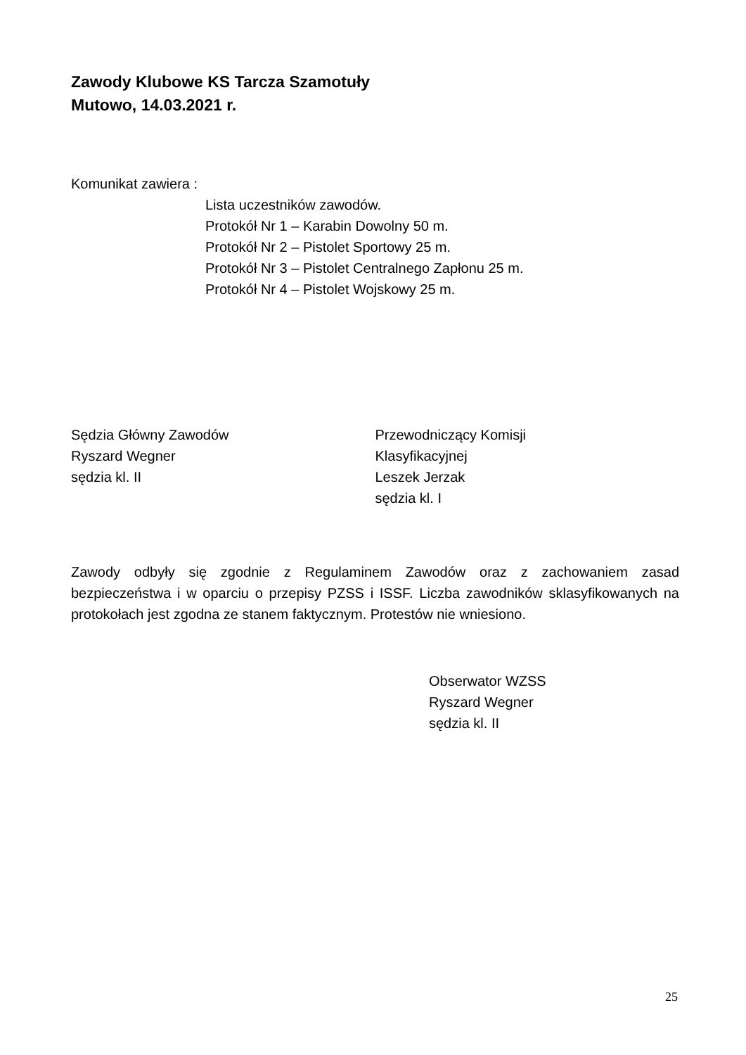Zawody Klubowe KS Tarcza Szamotuły
Mutowo, 14.03.2021 r.
Komunikat zawiera :
Lista uczestników zawodów.
Protokół Nr 1 – Karabin Dowolny 50 m.
Protokół Nr 2 – Pistolet Sportowy 25 m.
Protokół Nr 3 – Pistolet Centralnego Zapłonu 25 m.
Protokół Nr 4 – Pistolet Wojskowy 25 m.
Sędzia Główny Zawodów
Ryszard Wegner
sędzia kl. II
Przewodniczący Komisji
Klasyfikacyjnej
Leszek Jerzak
sędzia kl. I
Zawody odbyły się zgodnie z Regulaminem Zawodów oraz z zachowaniem zasad bezpieczeństwa i w oparciu o przepisy PZSS i ISSF. Liczba zawodników sklasyfikowanych na protokołach jest zgodna ze stanem faktycznym. Protestów nie wniesiono.
Obserwator WZSS
Ryszard Wegner
sędzia kl. II
25